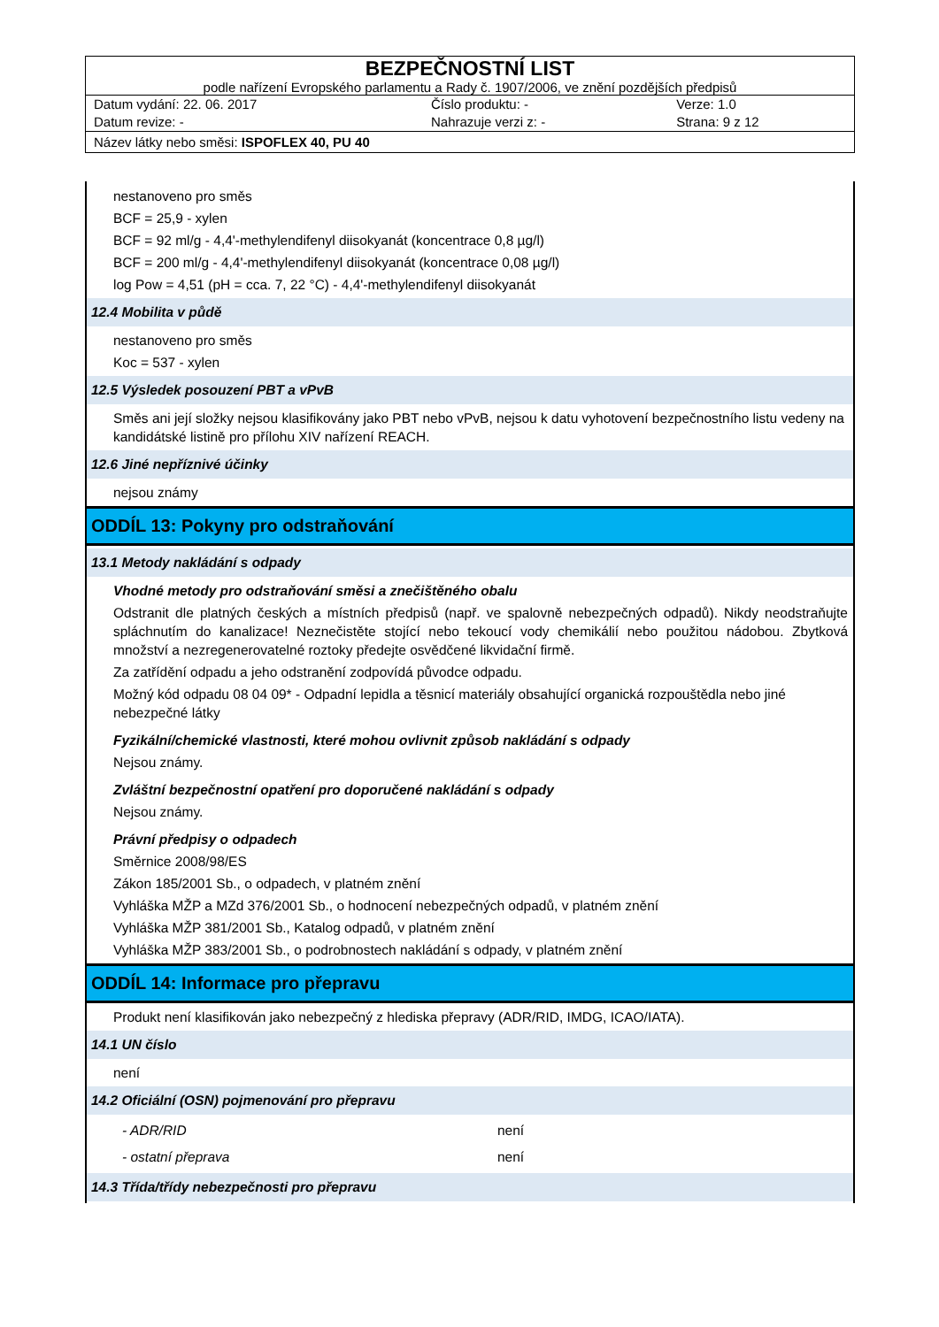BEZPEČNOSTNÍ LIST
podle nařízení Evropského parlamentu a Rady č. 1907/2006, ve znění pozdějších předpisů
| Datum vydání: 22. 06. 2017 | Číslo produktu: - | Verze: 1.0 |
| Datum revize: - | Nahrazuje verzi z: - | Strana: 9 z 12 |
Název látky nebo směsi: ISPOFLEX 40, PU 40
nestanoveno pro směs
BCF = 25,9 - xylen
BCF = 92 ml/g - 4,4'-methylendifenyl diisokyanát (koncentrace 0,8 µg/l)
BCF = 200 ml/g - 4,4'-methylendifenyl diisokyanát (koncentrace 0,08 µg/l)
log Pow = 4,51 (pH = cca. 7, 22 °C) - 4,4'-methylendifenyl diisokyanát
12.4 Mobilita v půdě
nestanoveno pro směs
Koc = 537 - xylen
12.5 Výsledek posouzení PBT a vPvB
Směs ani její složky nejsou klasifikovány jako PBT nebo vPvB, nejsou k datu vyhotovení bezpečnostního listu vedeny na kandidátské listině pro přílohu XIV nařízení REACH.
12.6 Jiné nepříznivé účinky
nejsou známy
ODDÍL 13: Pokyny pro odstraňování
13.1 Metody nakládání s odpady
Vhodné metody pro odstraňování směsi a znečištěného obalu
Odstranit dle platných českých a místních předpisů (např. ve spalovně nebezpečných odpadů). Nikdy neodstraňujte spláchnutím do kanalizace! Neznečistěte stojící nebo tekoucí vody chemikálií nebo použitou nádobou. Zbytková množství a nezregenerovatelné roztoky předejte osvědčené likvidační firmě.
Za zatřídění odpadu a jeho odstranění zodpovídá původce odpadu.
Možný kód odpadu 08 04 09* - Odpadní lepidla a těsnicí materiály obsahující organická rozpouštědla nebo jiné nebezpečné látky
Fyzikální/chemické vlastnosti, které mohou ovlivnit způsob nakládání s odpady
Nejsou známy.
Zvláštní bezpečnostní opatření pro doporučené nakládání s odpady
Nejsou známy.
Právní předpisy o odpadech
Směrnice 2008/98/ES
Zákon 185/2001 Sb., o odpadech, v platném znění
Vyhláška MŽP a MZd 376/2001 Sb., o hodnocení nebezpečných odpadů, v platném znění
Vyhláška MŽP 381/2001 Sb., Katalog odpadů, v platném znění
Vyhláška MŽP 383/2001 Sb., o podrobnostech nakládání s odpady, v platném znění
ODDÍL 14: Informace pro přepravu
Produkt není klasifikován jako nebezpečný z hlediska přepravy (ADR/RID, IMDG, ICAO/IATA).
14.1 UN číslo
není
14.2 Oficiální (OSN) pojmenování pro přepravu
- ADR/RID není
- ostatní přeprava není
14.3 Třída/třídy nebezpečnosti pro přepravu